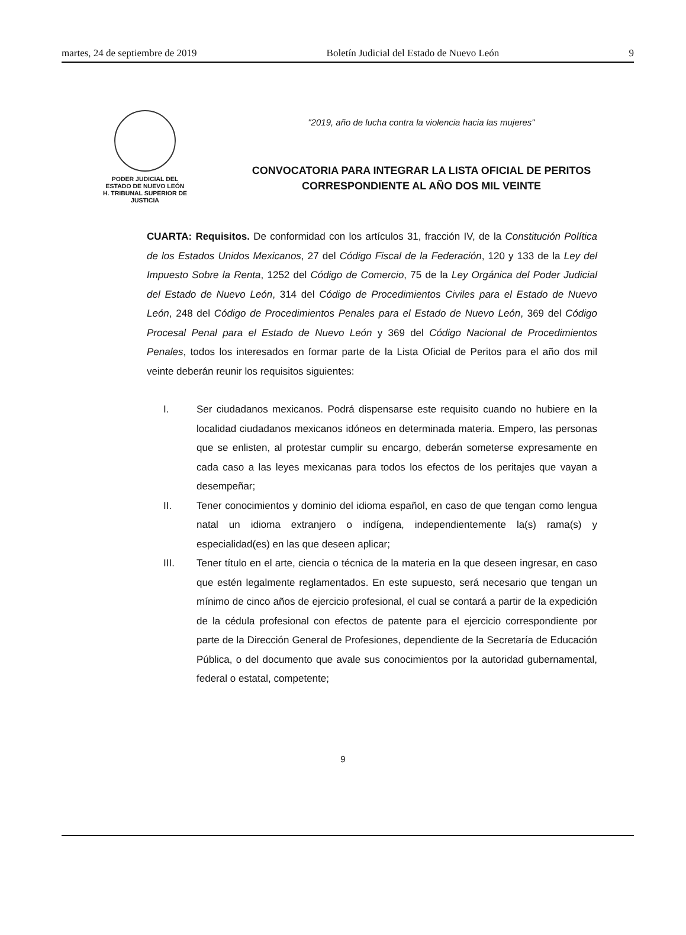martes, 24 de septiembre de 2019 Boletín Judicial del Estado de Nuevo León 9
PODER JUDICIAL DEL
ESTADO DE NUEVO LEÓN
H. TRIBUNAL SUPERIOR DE
JUSTICIA
"2019, año de lucha contra la violencia hacia las mujeres"
CONVOCATORIA PARA INTEGRAR LA LISTA OFICIAL DE PERITOS
CORRESPONDIENTE AL AÑO DOS MIL VEINTE
CUARTA: Requisitos. De conformidad con los artículos 31, fracción IV, de la Constitución Política de los Estados Unidos Mexicanos, 27 del Código Fiscal de la Federación, 120 y 133 de la Ley del Impuesto Sobre la Renta, 1252 del Código de Comercio, 75 de la Ley Orgánica del Poder Judicial del Estado de Nuevo León, 314 del Código de Procedimientos Civiles para el Estado de Nuevo León, 248 del Código de Procedimientos Penales para el Estado de Nuevo León, 369 del Código Procesal Penal para el Estado de Nuevo León y 369 del Código Nacional de Procedimientos Penales, todos los interesados en formar parte de la Lista Oficial de Peritos para el año dos mil veinte deberán reunir los requisitos siguientes:
I. Ser ciudadanos mexicanos. Podrá dispensarse este requisito cuando no hubiere en la localidad ciudadanos mexicanos idóneos en determinada materia. Empero, las personas que se enlisten, al protestar cumplir su encargo, deberán someterse expresamente en cada caso a las leyes mexicanas para todos los efectos de los peritajes que vayan a desempeñar;
II. Tener conocimientos y dominio del idioma español, en caso de que tengan como lengua natal un idioma extranjero o indígena, independientemente la(s) rama(s) y especialidad(es) en las que deseen aplicar;
III. Tener título en el arte, ciencia o técnica de la materia en la que deseen ingresar, en caso que estén legalmente reglamentados. En este supuesto, será necesario que tengan un mínimo de cinco años de ejercicio profesional, el cual se contará a partir de la expedición de la cédula profesional con efectos de patente para el ejercicio correspondiente por parte de la Dirección General de Profesiones, dependiente de la Secretaría de Educación Pública, o del documento que avale sus conocimientos por la autoridad gubernamental, federal o estatal, competente;
9